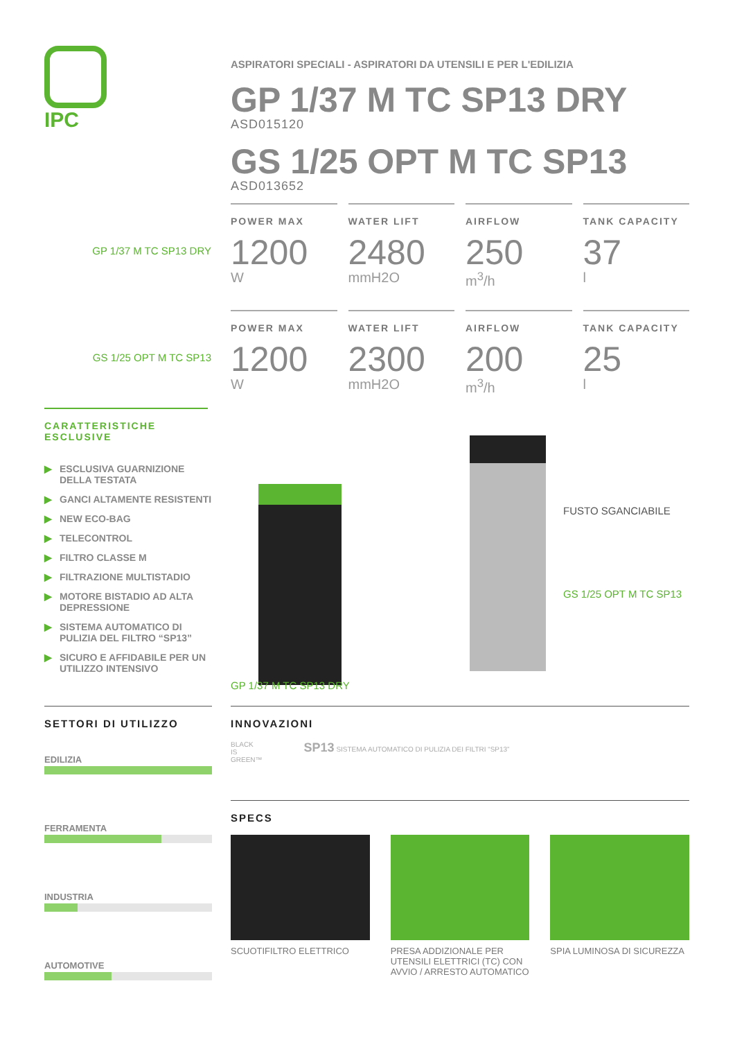IPC
ASPIRATORI SPECIALI - ASPIRATORI DA UTENSILI E PER L'EDILIZIA
GP 1/37 M TC SP13 DRY
ASD015120
GS 1/25 OPT M TC SP13
ASD013652
GP 1/37 M TC SP13 DRY
POWER MAX
1200
W
WATER LIFT
2480
mmH2O
AIRFLOW
250
m<sup>3</sup>/h
TANK CAPACITY
37
l
GS 1/25 OPT M TC SP13
POWER MAX
1200
W
WATER LIFT
2300
mmH2O
AIRFLOW
200
m<sup>3</sup>/h
TANK CAPACITY
25
l
CARATTERISTICHE
ESCLUSIVE
▶ ESCLUSIVA GUARNIZIONE DELLA TESTATA
▶ GANCI ALTAMENTE RESISTENTI
▶ NEW ECO-BAG
▶ TELECONTROL
▶ FILTRO CLASSE M
▶ FILTRAZIONE MULTISTADIO
▶ MOTORE BISTADIO AD ALTA DEPRESSIONE
▶ SISTEMA AUTOMATICO DI PULIZIA DEL FILTRO “SP13”
▶ SICURO E AFFIDABILE PER UN UTILIZZO INTENSIVO
FUSTO SGANCIABILE
GS 1/25 OPT M TC SP13
GP 1/37 M TC SP13 DRY
SETTORI DI UTILIZZO
EDILIZIA
FERRAMENTA
INDUSTRIA
AUTOMOTIVE
INNOVAZIONI
BLACK
IS
GREEN™
SP13 SISTEMA AUTOMATICO DI PULIZIA DEI FILTRI “SP13”
SPECS
SCUOTIFILTRO ELETTRICO PRESA ADDIZIONALE PER UTENSILI ELETTRICI (TC) CON AVVIO / ARRESTO AUTOMATICO
SPIA LUMINOSA DI SICUREZZA